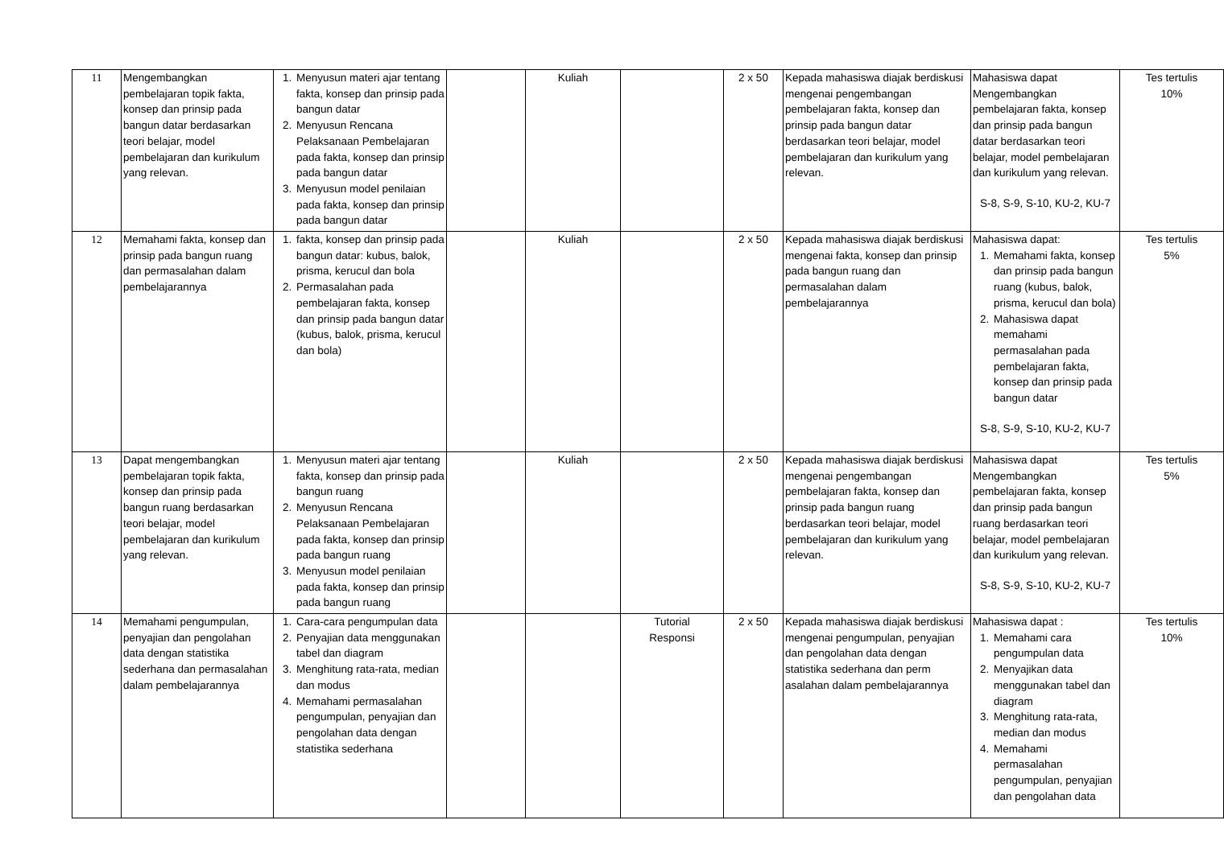| 11 | Mengembangkan pembelajaran topik fakta, konsep dan prinsip pada bangun datar berdasarkan teori belajar, model pembelajaran dan kurikulum yang relevan. | 1. Menyusun materi ajar tentang fakta, konsep dan prinsip pada bangun datar 2. Menyusun Rencana Pelaksanaan Pembelajaran pada fakta, konsep dan prinsip pada bangun datar 3. Menyusun model penilaian pada fakta, konsep dan prinsip pada bangun datar | | Kuliah | | 2 x 50 | Kepada mahasiswa diajak berdiskusi mengenai pengembangan pembelajaran fakta, konsep dan prinsip pada bangun datar berdasarkan teori belajar, model pembelajaran dan kurikulum yang relevan. | Mahasiswa dapat Mengembangkan pembelajaran fakta, konsep dan prinsip pada bangun datar berdasarkan teori belajar, model pembelajaran dan kurikulum yang relevan. S-8, S-9, S-10, KU-2, KU-7 | Tes tertulis 10% |
| 12 | Memahami fakta, konsep dan prinsip pada bangun ruang dan permasalahan dalam pembelajarannya | 1. fakta, konsep dan prinsip pada bangun datar: kubus, balok, prisma, kerucul dan bola 2. Permasalahan pada pembelajaran fakta, konsep dan prinsip pada bangun datar (kubus, balok, prisma, kerucul dan bola) | | Kuliah | | 2 x 50 | Kepada mahasiswa diajak berdiskusi mengenai fakta, konsep dan prinsip pada bangun ruang dan permasalahan dalam pembelajarannya | Mahasiswa dapat: 1. Memahami fakta, konsep dan prinsip pada bangun ruang (kubus, balok, prisma, kerucul dan bola) 2. Mahasiswa dapat memahami permasalahan pada pembelajaran fakta, konsep dan prinsip pada bangun datar S-8, S-9, S-10, KU-2, KU-7 | Tes tertulis 5% |
| 13 | Dapat mengembangkan pembelajaran topik fakta, konsep dan prinsip pada bangun ruang berdasarkan teori belajar, model pembelajaran dan kurikulum yang relevan. | 1. Menyusun materi ajar tentang fakta, konsep dan prinsip pada bangun ruang 2. Menyusun Rencana Pelaksanaan Pembelajaran pada fakta, konsep dan prinsip pada bangun ruang 3. Menyusun model penilaian pada fakta, konsep dan prinsip pada bangun ruang | | Kuliah | | 2 x 50 | Kepada mahasiswa diajak berdiskusi mengenai pengembangan pembelajaran fakta, konsep dan prinsip pada bangun ruang berdasarkan teori belajar, model pembelajaran dan kurikulum yang relevan. | Mahasiswa dapat Mengembangkan pembelajaran fakta, konsep dan prinsip pada bangun ruang berdasarkan teori belajar, model pembelajaran dan kurikulum yang relevan. S-8, S-9, S-10, KU-2, KU-7 | Tes tertulis 5% |
| 14 | Memahami pengumpulan, penyajian dan pengolahan data dengan statistika sederhana dan permasalahan dalam pembelajarannya | 1. Cara-cara pengumpulan data 2. Penyajian data menggunakan tabel dan diagram 3. Menghitung rata-rata, median dan modus 4. Memahami permasalahan pengumpulan, penyajian dan pengolahan data dengan statistika sederhana | | | Tutorial Responsi | 2 x 50 | Kepada mahasiswa diajak berdiskusi mengenai pengumpulan, penyajian dan pengolahan data dengan statistika sederhana dan perm asalahan dalam pembelajarannya | Mahasiswa dapat : 1. Memahami cara pengumpulan data 2. Menyajikan data menggunakan tabel dan diagram 3. Menghitung rata-rata, median dan modus 4. Memahami permasalahan pengumpulan, penyajian dan pengolahan data | Tes tertulis 10% |